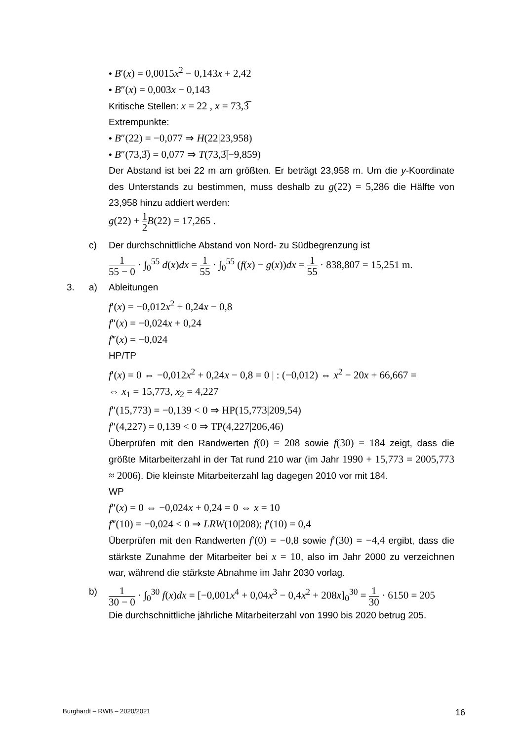• B′(x) = 0,0015x<sup>2</sup> − 0,143x + 2,42
• B″(x) = 0,003x − 0,143
Kritische Stellen: x = 22 , x = 73,3̅
Extrempunkte:
• B″(22) = −0,077 ⇒ H(22|23,958)
• B″(73,3̅) = 0,077 ⇒ T(73,3̅|−9,859)
Der Abstand ist bei 22 m am größten. Er beträgt 23,958 m. Um die y-Koordinate des Unterstands zu bestimmen, muss deshalb zu g(22) = 5,286 die Hälfte von 23,958 hinzu addiert werden:
g(22) + 1 2 B(22) = 17,265 .
c) Der durchschnittliche Abstand von Nord- zu Südbegrenzung ist
1 55 − 0 · ∫<sub>0</sub><sup>55</sup> d(x)dx = 1 55 · ∫<sub>0</sub><sup>55</sup> (f(x) − g(x))dx = 1 55 · 838,807 = 15,251 m.
3. a) Ableitungen
f′(x) = −0,012x<sup>2</sup> + 0,24x − 0,8
f″(x) = −0,024x + 0,24
f‴(x) = −0,024
HP/TP
f′(x) = 0 ⇔ −0,012x<sup>2</sup> + 0,24x − 0,8 = 0 | : (−0,012) ⇔ x<sup>2</sup> − 20x + 66,667 =
⇔ x<sub>1</sub> = 15,773, x<sub>2</sub> = 4,227
f″(15,773) = −0,139 < 0 ⇒ HP(15,773|209,54)
f″(4,227) = 0,139 < 0 ⇒ TP(4,227|206,46)
Überprüfen mit den Randwerten f(0) = 208 sowie f(30) = 184 zeigt, dass die größte Mitarbeiterzahl in der Tat rund 210 war (im Jahr 1990 + 15,773 = 2005,773 ≈ 2006). Die kleinste Mitarbeiterzahl lag dagegen 2010 vor mit 184.
WP
f″(x) = 0 ⇔ −0,024x + 0,24 = 0 ⇔ x = 10
f‴(10) = −0,024 < 0 ⇒ LRW(10|208); f′(10) = 0,4
Überprüfen mit den Randwerten f′(0) = −0,8 sowie f′(30) = −4,4 ergibt, dass die stärkste Zunahme der Mitarbeiter bei x = 10, also im Jahr 2000 zu verzeichnen war, während die stärkste Abnahme im Jahr 2030 vorlag.
b)
1 30 − 0 · ∫<sub>0</sub><sup>30</sup> f(x)dx = [−0,001x<sup>4</sup> + 0,04x<sup>3</sup> − 0,4x<sup>2</sup> + 208x]<sub>0</sub><sup>30</sup> = 1 30 · 6150 = 205
Die durchschnittliche jährliche Mitarbeiterzahl von 1990 bis 2020 betrug 205.
Burghardt – RWB – 2020/2021 16